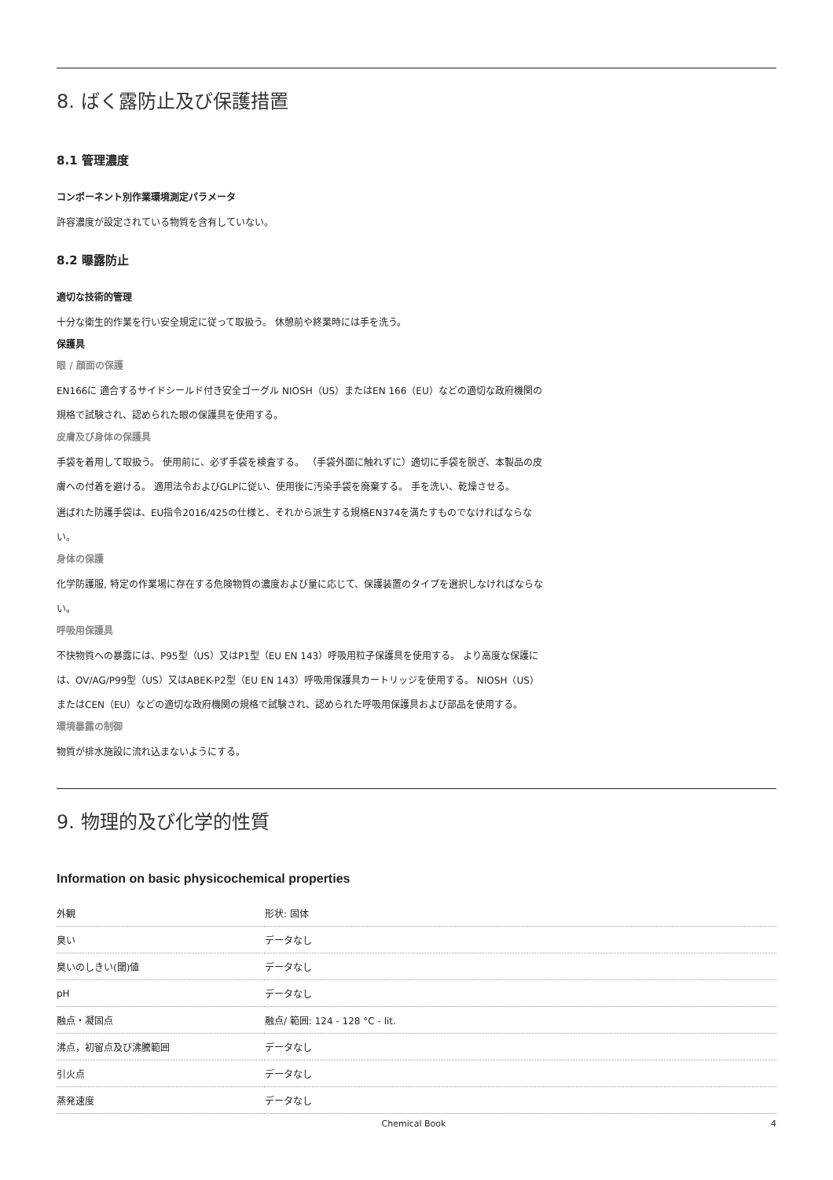8. ばく露防止及び保護措置
8.1 管理濃度
コンポーネント別作業環境測定パラメータ
許容濃度が設定されている物質を含有していない。
8.2 曝露防止
適切な技術的管理
十分な衛生的作業を行い安全規定に従って取扱う。 休憩前や終業時には手を洗う。
保護具
眼 / 顔面の保護
EN166に 適合するサイドシールド付き安全ゴーグル NIOSH（US）またはEN 166（EU）などの適切な政府機関の規格で試験され、認められた眼の保護具を使用する。
皮膚及び身体の保護具
手袋を着用して取扱う。 使用前に、必ず手袋を検査する。 （手袋外面に触れずに）適切に手袋を脱ぎ、本製品の皮膚への付着を避ける。 適用法令およびGLPに従い、使用後に汚染手袋を廃棄する。 手を洗い、乾燥させる。
選ばれた防護手袋は、EU指令2016/425の仕様と、それから派生する規格EN374を満たすものでなければならない。
身体の保護
化学防護服, 特定の作業場に存在する危険物質の濃度および量に応じて、保護装置のタイプを選択しなければならない。
呼吸用保護具
不快物質への暴露には、P95型（US）又はP1型（EU EN 143）呼吸用粒子保護具を使用する。 より高度な保護には、OV/AG/P99型（US）又はABEK-P2型（EU EN 143）呼吸用保護具カートリッジを使用する。 NIOSH（US）またはCEN（EU）などの適切な政府機関の規格で試験され、認められた呼吸用保護具および部品を使用する。
環境暴露の制御
物質が排水施設に流れ込まないようにする。
9. 物理的及び化学的性質
Information on basic physicochemical properties
| 外観 | 形状: 固体 |
| 臭い | データなし |
| 臭いのしきい(閾)値 | データなし |
| pH | データなし |
| 融点・凝固点 | 融点/ 範囲: 124 - 128 °C - lit. |
| 沸点，初留点及び沸騰範囲 | データなし |
| 引火点 | データなし |
| 蒸発速度 | データなし |
Chemical Book 4